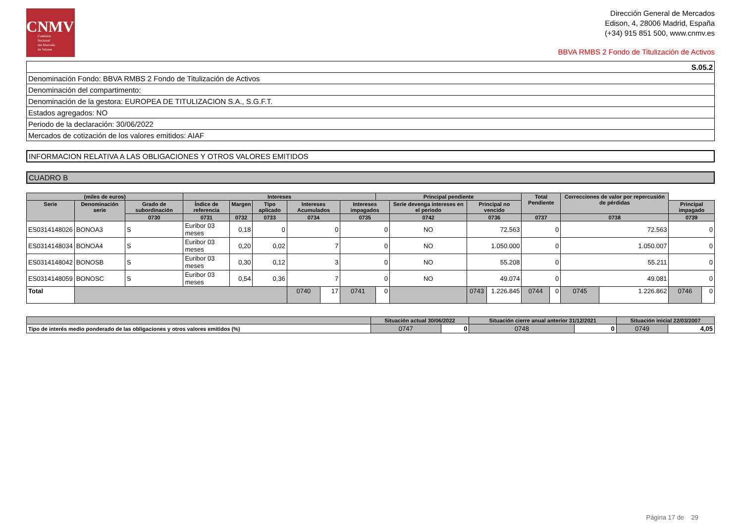CNMV
Comisión
Nacional
del Mercado
de Valores
Dirección General de Mercados
Edison, 4, 28006 Madrid, España
(+34) 915 851 500, www.cnmv.es
BBVA RMBS 2 Fondo de Titulización de Activos
| S.05.2 |
| Denominación Fondo: BBVA RMBS 2 Fondo de Titulización de Activos |
| Denominación del compartimento: |
| Denominación de la gestora: EUROPEA DE TITULIZACION S.A., S.G.F.T. |
| Estados agregados: NO |
| Periodo de la declaración: 30/06/2022 |
| Mercados de cotización de los valores emitidos: AIAF |
INFORMACION RELATIVA A LAS OBLIGACIONES Y OTROS VALORES EMITIDOS
CUADRO B
| (miles de euros) | | | Intereses | | | | | | Principal pendiente | | | | Total Pendiente | | Correcciones de valor por repercusión de pérdidas | | | |
| --- | --- | --- | --- | --- | --- | --- | --- | --- | --- | --- | --- | --- | --- | --- | --- | --- | --- | --- |
| Serie | Denominación serie | Grado de subordinación | Índice de referencia | Margen | Tipo aplicado | Intereses Acumulados | | Intereses impagados | | Serie devenga intereses en el periodo | Principal no vencido | | | | | | Principal impagado | |
| | | 0730 | 0731 | 0732 | 0733 | 0734 | | 0735 | | 0742 | 0736 | | 0737 | | 0738 | | 0739 | |
| ES0314148026 | BONOA3 | S | Euribor 03 meses | 0,18 | 0 | 0 | | 0 | | NO | 72.563 | | 0 | | 72.563 | | 0 | |
| ES0314148034 | BONOA4 | S | Euribor 03 meses | 0,20 | 0,02 | 7 | | 0 | | NO | 1.050.000 | | 0 | | 1.050.007 | | 0 | |
| ES0314148042 | BONOSB | S | Euribor 03 meses | 0,30 | 0,12 | 3 | | 0 | | NO | 55.208 | | 0 | | 55.211 | | 0 | |
| ES0314148059 | BONOSC | S | Euribor 03 meses | 0,54 | 0,36 | 7 | | 0 | | NO | 49.074 | | 0 | | 49.081 | | 0 | |
| Total | | | | | | 0740 | 17 | 0741 | 0 | | 0743 | 1.226.845 | 0744 | 0 | 0745 | 1.226.862 | 0746 | 0 |
| | Situación actual 30/06/2022 | | Situación cierre anual anterior 31/12/2021 | | Situación inicial 22/03/2007 | |
| --- | --- | --- | --- | --- | --- | --- |
| Tipo de interés medio ponderado de las obligaciones y otros valores emitidos (%) | 0747 | 0 | 0748 | 0 | 0749 | 4,05 |
Página 17 de 29